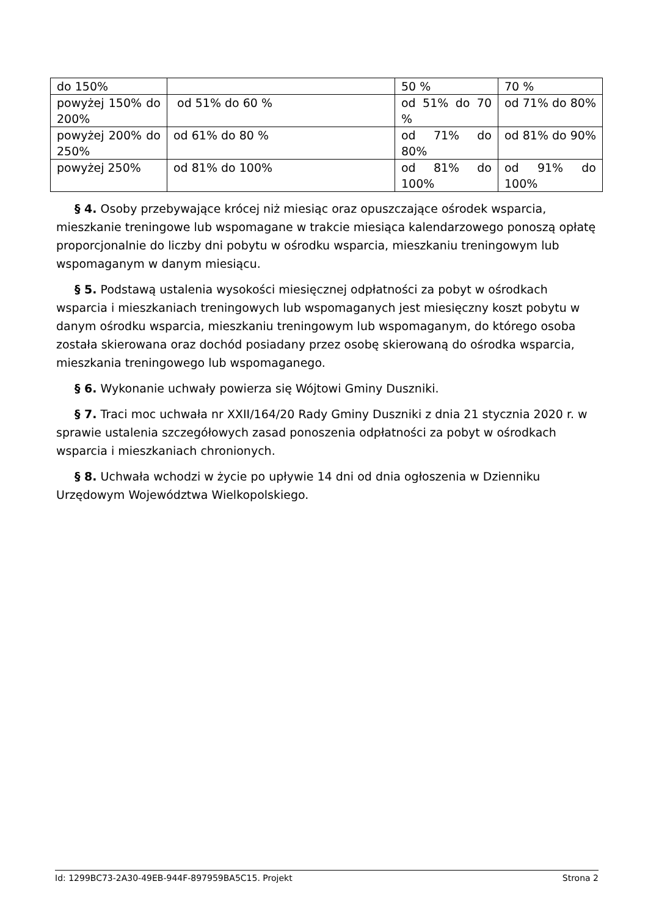| do 150% | | 50 % | 70 % |
| powyżej 150% do 200% | od 51% do 60 % | od 51% do 70 % | od 71% do 80% |
| powyżej 200% do 250% | od 61% do 80 % | od 71% do 80% | od 81% do 90% |
| powyżej 250% | od 81% do 100% | od 81% do 100% | od 91% do 100% |
§ 4. Osoby przebywające krócej niż miesiąc oraz opuszczające ośrodek wsparcia, mieszkanie treningowe lub wspomagane w trakcie miesiąca kalendarzowego ponoszą opłatę proporcjonalnie do liczby dni pobytu w ośrodku wsparcia, mieszkaniu treningowym lub wspomaganym w danym miesiącu.
§ 5. Podstawą ustalenia wysokości miesięcznej odpłatności za pobyt w ośrodkach wsparcia i mieszkaniach treningowych lub wspomaganych jest miesięczny koszt pobytu w danym ośrodku wsparcia, mieszkaniu treningowym lub wspomaganym, do którego osoba została skierowana oraz dochód posiadany przez osobę skierowaną do ośrodka wsparcia, mieszkania treningowego lub wspomaganego.
§ 6. Wykonanie uchwały powierza się Wójtowi Gminy Duszniki.
§ 7. Traci moc uchwała nr XXII/164/20 Rady Gminy Duszniki z dnia 21 stycznia 2020 r. w sprawie ustalenia szczegółowych zasad ponoszenia odpłatności za pobyt w ośrodkach wsparcia i mieszkaniach chronionych.
§ 8. Uchwała wchodzi w życie po upływie 14 dni od dnia ogłoszenia w Dzienniku Urzędowym Województwa Wielkopolskiego.
Id: 1299BC73-2A30-49EB-944F-897959BA5C15. Projekt Strona 2